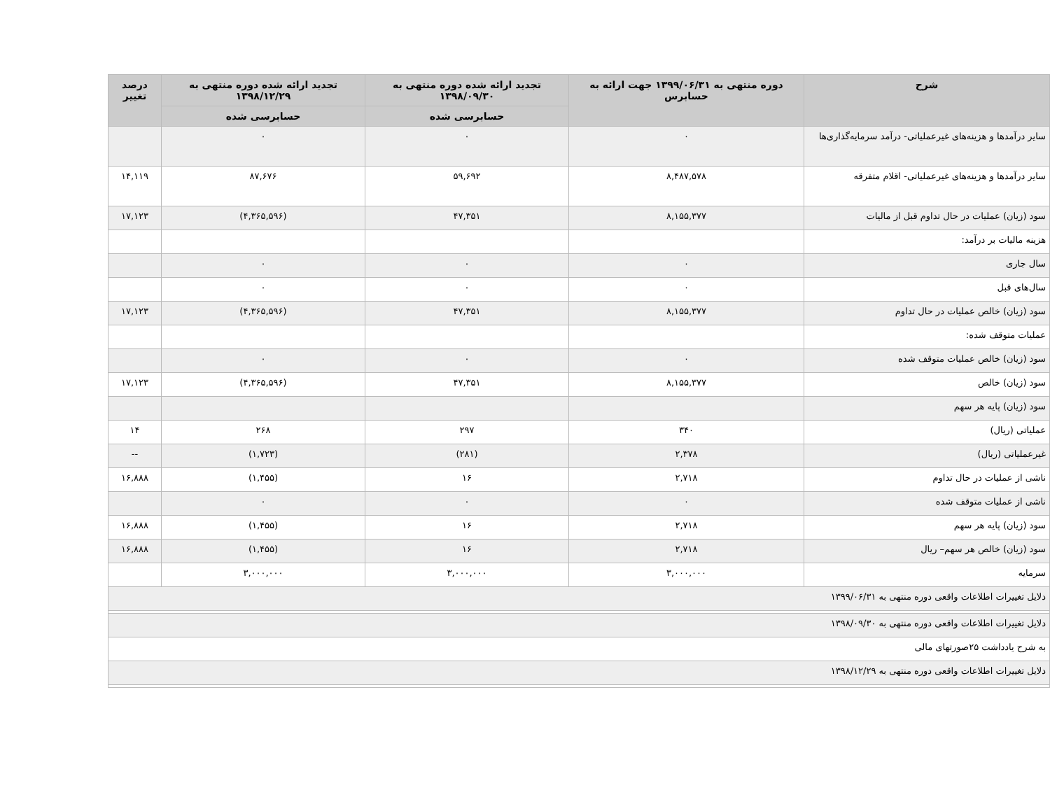| شرح | دوره منتهی به ۱۳۹۹/۰۶/۳۱ جهت ارائه به حسابرس | تجدید ارائه شده دوره منتهی به ۱۳۹۸/۰۹/۳۰ | تجدید ارائه شده دوره منتهی به ۱۳۹۸/۱۲/۲۹ | درصد تغییر |
| --- | --- | --- | --- | --- |
| | | حسابرسی شده | حسابرسی شده | |
| سایر درآمدها و هزینه‌های غیرعملیاتی- درآمد سرمایه‌گذاری‌ها | ۰ | ۰ | ۰ | |
| سایر درآمدها و هزینه‌های غیرعملیاتی- اقلام متفرقه | ۸,۴۸۷,۵۷۸ | ۵۹,۶۹۲ | ۸۷,۶۷۶ | ۱۴,۱۱۹ |
| سود (زیان) عملیات در حال تداوم قبل از مالیات | ۸,۱۵۵,۳۷۷ | ۴۷,۳۵۱ | (۴,۳۶۵,۵۹۶) | ۱۷,۱۲۳ |
| هزینه مالیات بر درآمد: | | | | |
| سال جاری | ۰ | ۰ | ۰ | |
| سال‌های قبل | ۰ | ۰ | ۰ | |
| سود (زیان) خالص عملیات در حال تداوم | ۸,۱۵۵,۳۷۷ | ۴۷,۳۵۱ | (۴,۳۶۵,۵۹۶) | ۱۷,۱۲۳ |
| عملیات متوقف شده: | | | | |
| سود (زیان) خالص عملیات متوقف شده | ۰ | ۰ | ۰ | |
| سود (زیان) خالص | ۸,۱۵۵,۳۷۷ | ۴۷,۳۵۱ | (۴,۳۶۵,۵۹۶) | ۱۷,۱۲۳ |
| سود (زیان) پایه هر سهم | | | | |
| عملیاتی (ریال) | ۳۴۰ | ۲۹۷ | ۲۶۸ | ۱۴ |
| غیرعملیاتی (ریال) | ۲,۳۷۸ | (۲۸۱) | (۱,۷۲۳) | -- |
| ناشی از عملیات در حال تداوم | ۲,۷۱۸ | ۱۶ | (۱,۴۵۵) | ۱۶,۸۸۸ |
| ناشی از عملیات متوقف شده | ۰ | ۰ | ۰ | |
| سود (زیان) پایه هر سهم | ۲,۷۱۸ | ۱۶ | (۱,۴۵۵) | ۱۶,۸۸۸ |
| سود (زیان) خالص هر سهم– ریال | ۲,۷۱۸ | ۱۶ | (۱,۴۵۵) | ۱۶,۸۸۸ |
| سرمایه | ۳,۰۰۰,۰۰۰ | ۳,۰۰۰,۰۰۰ | ۳,۰۰۰,۰۰۰ | |
| دلایل تغییرات اطلاعات واقعی دوره منتهی به ۱۳۹۹/۰۶/۳۱ | | | | |
| دلایل تغییرات اطلاعات واقعی دوره منتهی به ۱۳۹۸/۰۹/۳۰ | | | | |
| به شرح یادداشت ۲۵صورتهای مالی | | | | |
| دلایل تغییرات اطلاعات واقعی دوره منتهی به ۱۳۹۸/۱۲/۲۹ | | | | |